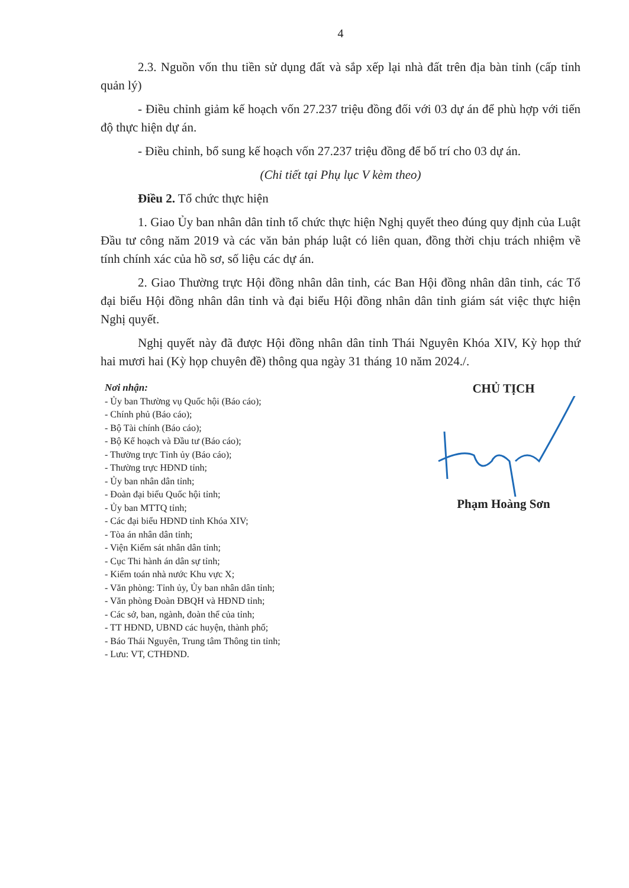4
2.3. Nguồn vốn thu tiền sử dụng đất và sắp xếp lại nhà đất trên địa bàn tỉnh (cấp tỉnh quản lý)
- Điều chỉnh giảm kế hoạch vốn 27.237 triệu đồng đối với 03 dự án để phù hợp với tiến độ thực hiện dự án.
- Điều chỉnh, bổ sung kế hoạch vốn 27.237 triệu đồng để bố trí cho 03 dự án.
(Chi tiết tại Phụ lục V kèm theo)
Điều 2. Tổ chức thực hiện
1. Giao Ủy ban nhân dân tỉnh tổ chức thực hiện Nghị quyết theo đúng quy định của Luật Đầu tư công năm 2019 và các văn bản pháp luật có liên quan, đồng thời chịu trách nhiệm về tính chính xác của hồ sơ, số liệu các dự án.
2. Giao Thường trực Hội đồng nhân dân tỉnh, các Ban Hội đồng nhân dân tỉnh, các Tổ đại biểu Hội đồng nhân dân tỉnh và đại biểu Hội đồng nhân dân tỉnh giám sát việc thực hiện Nghị quyết.
Nghị quyết này đã được Hội đồng nhân dân tỉnh Thái Nguyên Khóa XIV, Kỳ họp thứ hai mươi hai (Kỳ họp chuyên đề) thông qua ngày 31 tháng 10 năm 2024./.
Nơi nhận:
- Ủy ban Thường vụ Quốc hội (Báo cáo);
- Chính phủ (Báo cáo);
- Bộ Tài chính (Báo cáo);
- Bộ Kế hoạch và Đầu tư (Báo cáo);
- Thường trực Tỉnh ủy (Báo cáo);
- Thường trực HĐND tỉnh;
- Ủy ban nhân dân tỉnh;
- Đoàn đại biểu Quốc hội tỉnh;
- Ủy ban MTTQ tỉnh;
- Các đại biểu HĐND tỉnh Khóa XIV;
- Tòa án nhân dân tỉnh;
- Viện Kiểm sát nhân dân tỉnh;
- Cục Thi hành án dân sự tỉnh;
- Kiểm toán nhà nước Khu vực X;
- Văn phòng: Tỉnh ủy, Ủy ban nhân dân tỉnh;
- Văn phòng Đoàn ĐBQH và HĐND tỉnh;
- Các sở, ban, ngành, đoàn thể của tỉnh;
- TT HĐND, UBND các huyện, thành phố;
- Báo Thái Nguyên, Trung tâm Thông tin tỉnh;
- Lưu: VT, CTHĐND.
CHỦ TỊCH
Phạm Hoàng Sơn